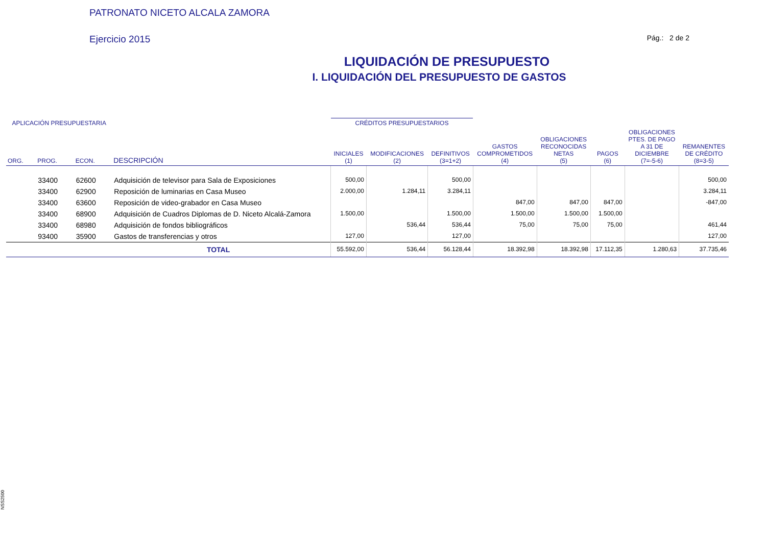PATRONATO NICETO ALCALA ZAMORA
Ejercicio 2015 Pág.: 2 de 2
LIQUIDACIÓN DE PRESUPUESTO
I. LIQUIDACIÓN DEL PRESUPUESTO DE GASTOS
| APLICACIÓN PRESUPUESTARIA | | | | CRÉDITOS PRESUPUESTARIOS | | | | | | | |
| --- | --- | --- | --- | --- | --- | --- | --- | --- | --- | --- | --- |
| ORG. | PROG. | ECON. | DESCRIPCIÓN | INICIALES (1) | MODIFICACIONES (2) | DEFINITIVOS (3=1+2) | GASTOS COMPROMETIDOS (4) | OBLIGACIONES RECONOCIDAS NETAS (5) | PAGOS (6) | OBLIGACIONES PTES. DE PAGO A 31 DE DICIEMBRE (7=-5-6) | REMANENTES DE CRÉDITO (8=3-5) |
| | 33400 | 62600 | Adquisición de televisor para Sala de Exposiciones | 500,00 | | 500,00 | | | | | 500,00 |
| | 33400 | 62900 | Reposición de luminarias en Casa Museo | 2.000,00 | 1.284,11 | 3.284,11 | | | | | 3.284,11 |
| | 33400 | 63600 | Reposición de video-grabador en Casa Museo | | | | 847,00 | 847,00 | 847,00 | | -847,00 |
| | 33400 | 68900 | Adquisición de Cuadros Diplomas de D. Niceto Alcalá-Zamora | 1.500,00 | | 1.500,00 | 1.500,00 | 1.500,00 | 1.500,00 | | |
| | 33400 | 68980 | Adquisición de fondos bibliográficos | | 536,44 | 536,44 | 75,00 | 75,00 | 75,00 | | 461,44 |
| | 93400 | 35900 | Gastos de transferencias y otros | 127,00 | | 127,00 | | | | | 127,00 |
| TOTAL | | | | 55.592,00 | 536,44 | 56.128,44 | 18.392,98 | 18.392,98 | 17.112,35 | 1.280,63 | 37.735,46 |
NSS2500